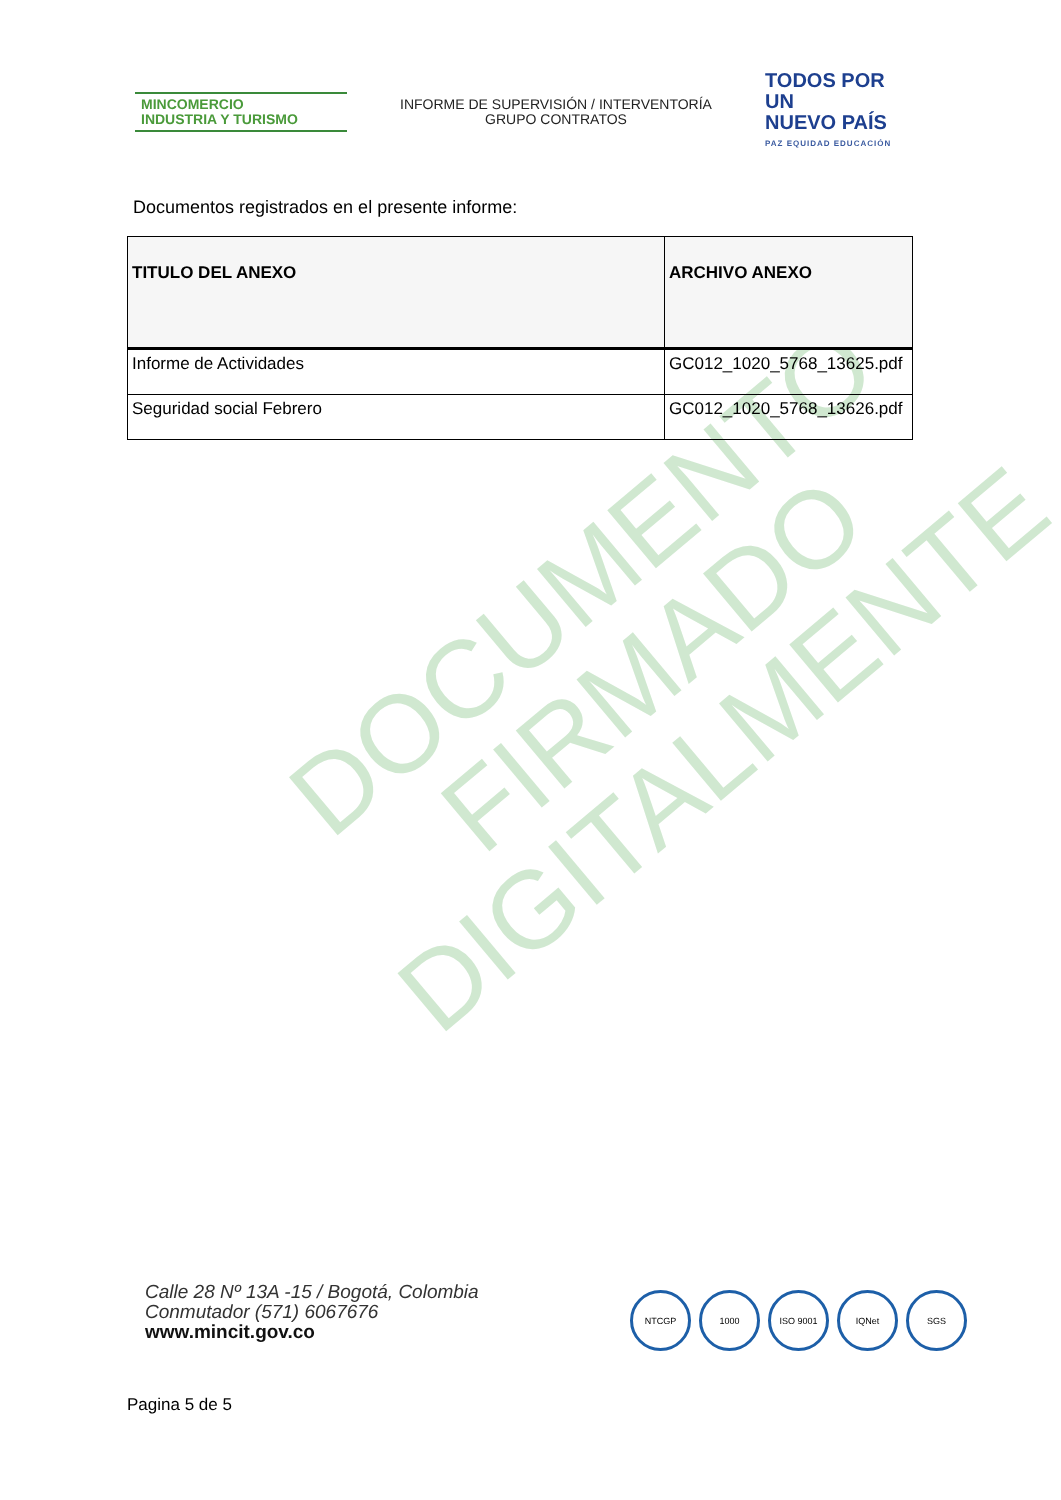DOCUMENTO
FIRMADO
DIGITALMENTE
MINCOMERCIO
INDUSTRIA Y TURISMO
INFORME DE SUPERVISIÓN / INTERVENTORÍA
GRUPO CONTRATOS
TODOS POR UN
NUEVO PAÍS
PAZ EQUIDAD EDUCACIÓN
Documentos registrados en el presente informe:
| TITULO DEL ANEXO | ARCHIVO ANEXO |
| --- | --- |
| Informe de Actividades | GC012_1020_5768_13625.pdf |
| Seguridad social Febrero | GC012_1020_5768_13626.pdf |
Calle 28 Nº 13A -15 / Bogotá, Colombia
Conmutador (571) 6067676
www.mincit.gov.co
NTCGP 1000 ISO 9001 IQNet SGS
Pagina 5 de 5